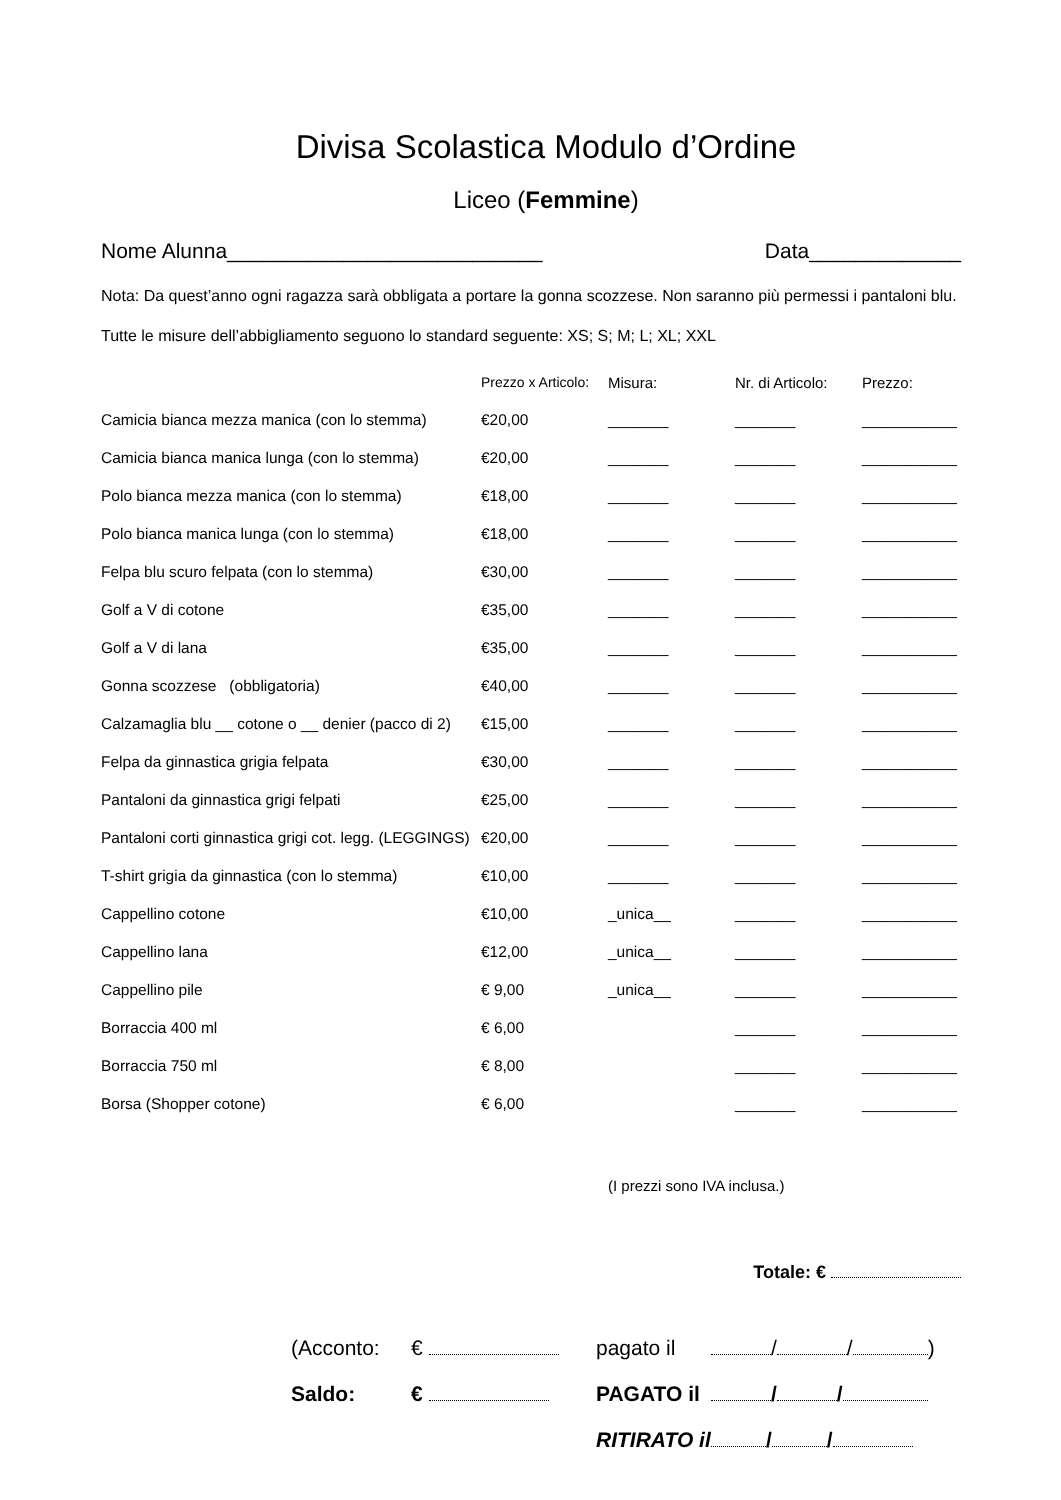Divisa Scolastica Modulo d’Ordine
Liceo (Femmine)
Nome Alunna___________________________ Data_____________
Nota: Da quest’anno ogni ragazza sarà obbligata a portare la gonna scozzese. Non saranno più permessi i pantaloni blu.
Tutte le misure dell’abbigliamento seguono lo standard seguente: XS; S; M; L; XL; XXL
| | Prezzo x Articolo: | Misura: | Nr. di Articolo: | Prezzo: |
| --- | --- | --- | --- | --- |
| Camicia bianca mezza manica (con lo stemma) | €20,00 | _______ | _______ | ___________ |
| Camicia bianca manica lunga (con lo stemma) | €20,00 | _______ | _______ | ___________ |
| Polo bianca mezza manica (con lo stemma) | €18,00 | _______ | _______ | ___________ |
| Polo bianca manica lunga (con lo stemma) | €18,00 | _______ | _______ | ___________ |
| Felpa blu scuro felpata (con lo stemma) | €30,00 | _______ | _______ | ___________ |
| Golf a V di cotone | €35,00 | _______ | _______ | ___________ |
| Golf a V di lana | €35,00 | _______ | _______ | ___________ |
| Gonna scozzese (obbligatoria) | €40,00 | _______ | _______ | ___________ |
| Calzamaglia blu __ cotone o __ denier (pacco di 2) | €15,00 | _______ | _______ | ___________ |
| Felpa da ginnastica grigia felpata | €30,00 | _______ | _______ | ___________ |
| Pantaloni da ginnastica grigi felpati | €25,00 | _______ | _______ | ___________ |
| Pantaloni corti ginnastica grigi cot. legg. (LEGGINGS) | €20,00 | _______ | _______ | ___________ |
| T-shirt grigia da ginnastica (con lo stemma) | €10,00 | _______ | _______ | ___________ |
| Cappellino cotone | €10,00 | _unica__ | _______ | ___________ |
| Cappellino lana | €12,00 | _unica__ | _______ | ___________ |
| Cappellino pile | € 9,00 | _unica__ | _______ | ___________ |
| Borraccia 400 ml | € 6,00 | | _______ | ___________ |
| Borraccia 750 ml | € 8,00 | | _______ | ___________ |
| Borsa (Shopper cotone) | € 6,00 | | _______ | ___________ |
(I prezzi sono IVA inclusa.)
Totale: €
| (Acconto: | € | pagato il | / / ) |
| Saldo: | € | PAGATO il | / / |
| | | RITIRATO il | / / |